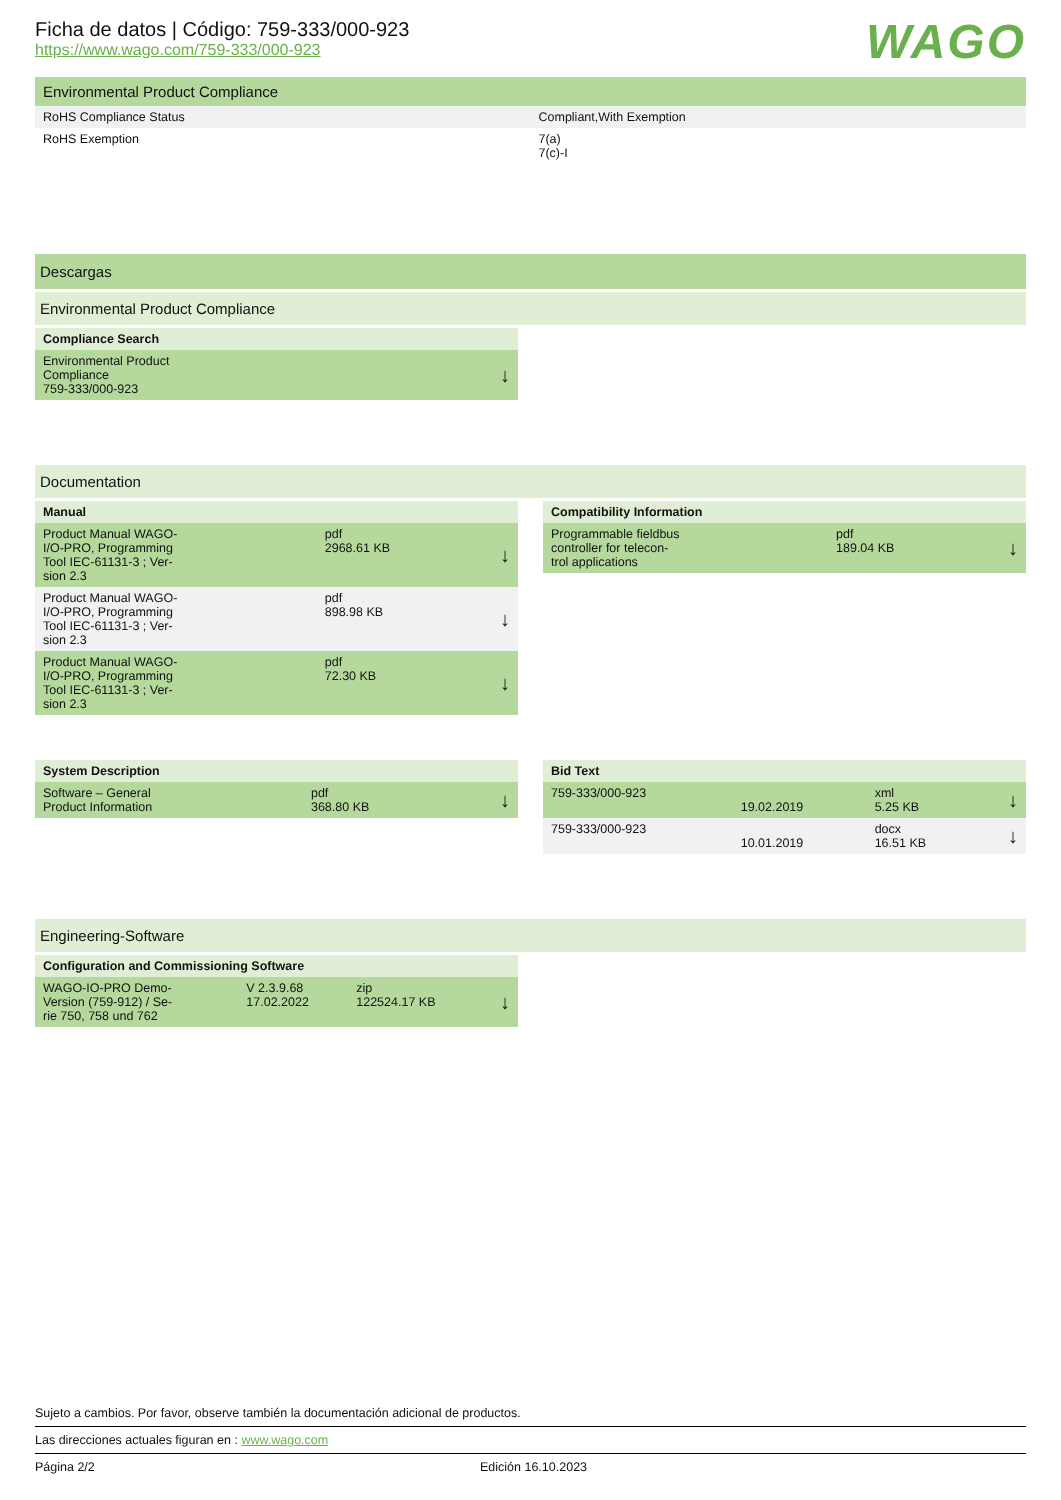Ficha de datos | Código: 759-333/000-923
https://www.wago.com/759-333/000-923
WAGO
Environmental Product Compliance
| RoHS Compliance Status | Compliant,With Exemption |
| RoHS Exemption | 7(a) 7(c)-I |
Descargas
Environmental Product Compliance
| Compliance Search | |
| Environmental Product Compliance 759-333/000-923 | ↓ |
Documentation
| Manual | | |
| Product Manual WAGO- I/O-PRO, Programming Tool IEC-61131-3 ; Ver- sion 2.3 | pdf 2968.61 KB | ↓ |
| Product Manual WAGO- I/O-PRO, Programming Tool IEC-61131-3 ; Ver- sion 2.3 | pdf 898.98 KB | ↓ |
| Product Manual WAGO- I/O-PRO, Programming Tool IEC-61131-3 ; Ver- sion 2.3 | pdf 72.30 KB | ↓ |
| Compatibility Information | | |
| Programmable fieldbus controller for telecon- trol applications | pdf 189.04 KB | ↓ |
| System Description | | |
| Software – General Product Information | pdf 368.80 KB | ↓ |
| Bid Text | | | |
| 759-333/000-923 | 19.02.2019 | xml 5.25 KB | ↓ |
| 759-333/000-923 | 10.01.2019 | docx 16.51 KB | ↓ |
Engineering-Software
| Configuration and Commissioning Software | | | |
| WAGO-IO-PRO Demo- Version (759-912) / Se- rie 750, 758 und 762 | V 2.3.9.68 17.02.2022 | zip 122524.17 KB | ↓ |
Sujeto a cambios. Por favor, observe también la documentación adicional de productos.
Las direcciones actuales figuran en : www.wago.com
Página 2/2 Edición 16.10.2023